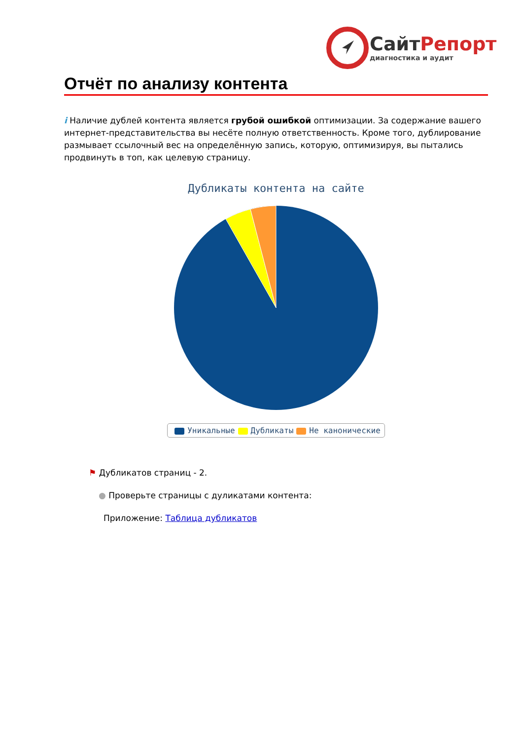СайтРепорт
диагностика и аудит
Отчёт по анализу контента
i Наличие дублей контента является грубой ошибкой оптимизации. За содержание вашего интернет-представительства вы несёте полную ответственность. Кроме того, дублирование размывает ссылочный вес на определённую запись, которую, оптимизируя, вы пытались продвинуть в топ, как целевую страницу.
Дубликаты контента на сайте
Уникальные Дубликаты Не каноничeские
⚑ Дубликатов страниц - 2.
● Проверьте страницы с дуликатами контента:
Приложение: Таблица дубликатов